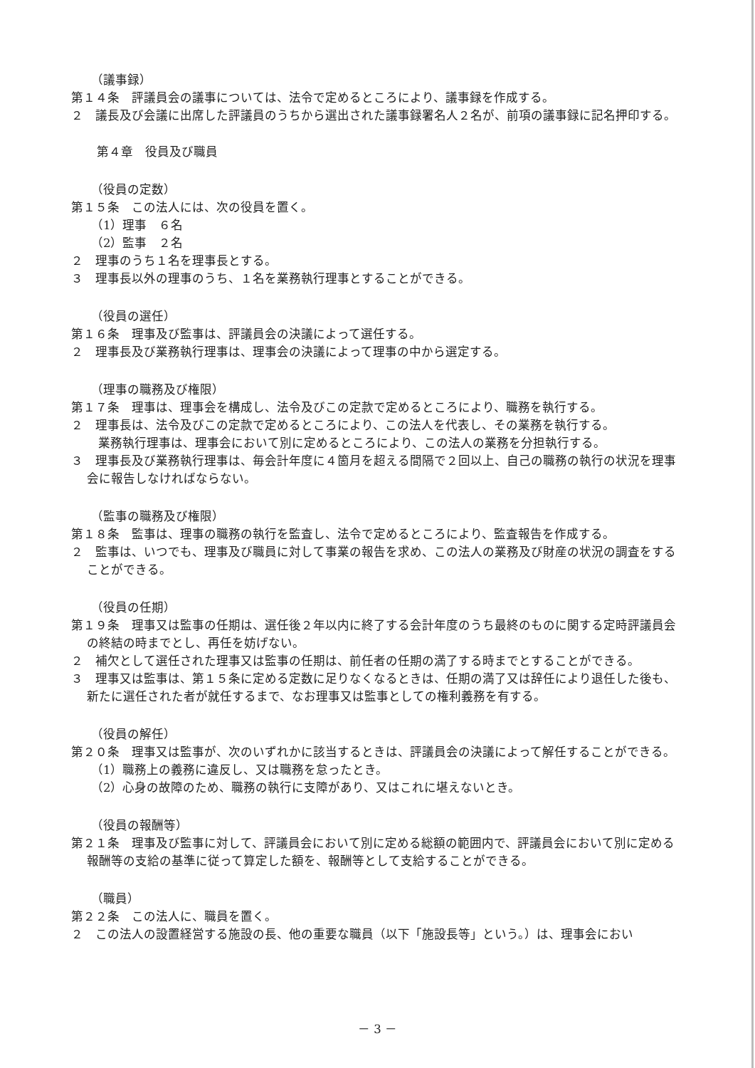（議事録）
第１４条　評議員会の議事については、法令で定めるところにより、議事録を作成する。
２　議長及び会議に出席した評議員のうちから選出された議事録署名人２名が、前項の議事録に記名押印する。
第４章　役員及び職員
（役員の定数）
第１５条　この法人には、次の役員を置く。
（1）理事　６名
（2）監事　２名
２　理事のうち１名を理事長とする。
３　理事長以外の理事のうち、１名を業務執行理事とすることができる。
（役員の選任）
第１６条　理事及び監事は、評議員会の決議によって選任する。
２　理事長及び業務執行理事は、理事会の決議によって理事の中から選定する。
（理事の職務及び権限）
第１７条　理事は、理事会を構成し、法令及びこの定款で定めるところにより、職務を執行する。
２　理事長は、法令及びこの定款で定めるところにより、この法人を代表し、その業務を執行する。
業務執行理事は、理事会において別に定めるところにより、この法人の業務を分担執行する。
３　理事長及び業務執行理事は、毎会計年度に４箇月を超える間隔で２回以上、自己の職務の執行の状況を理事会に報告しなければならない。
（監事の職務及び権限）
第１８条　監事は、理事の職務の執行を監査し、法令で定めるところにより、監査報告を作成する。
２　監事は、いつでも、理事及び職員に対して事業の報告を求め、この法人の業務及び財産の状況の調査をすることができる。
（役員の任期）
第１９条　理事又は監事の任期は、選任後２年以内に終了する会計年度のうち最終のものに関する定時評議員会の終結の時までとし、再任を妨げない。
２　補欠として選任された理事又は監事の任期は、前任者の任期の満了する時までとすることができる。
３　理事又は監事は、第１５条に定める定数に足りなくなるときは、任期の満了又は辞任により退任した後も、新たに選任された者が就任するまで、なお理事又は監事としての権利義務を有する。
（役員の解任）
第２０条　理事又は監事が、次のいずれかに該当するときは、評議員会の決議によって解任することができる。
（1）職務上の義務に違反し、又は職務を怠ったとき。
（2）心身の故障のため、職務の執行に支障があり、又はこれに堪えないとき。
（役員の報酬等）
第２１条　理事及び監事に対して、評議員会において別に定める総額の範囲内で、評議員会において別に定める報酬等の支給の基準に従って算定した額を、報酬等として支給することができる。
（職員）
第２２条　この法人に、職員を置く。
２　この法人の設置経営する施設の長、他の重要な職員（以下「施設長等」という。）は、理事会におい
－ 3 －